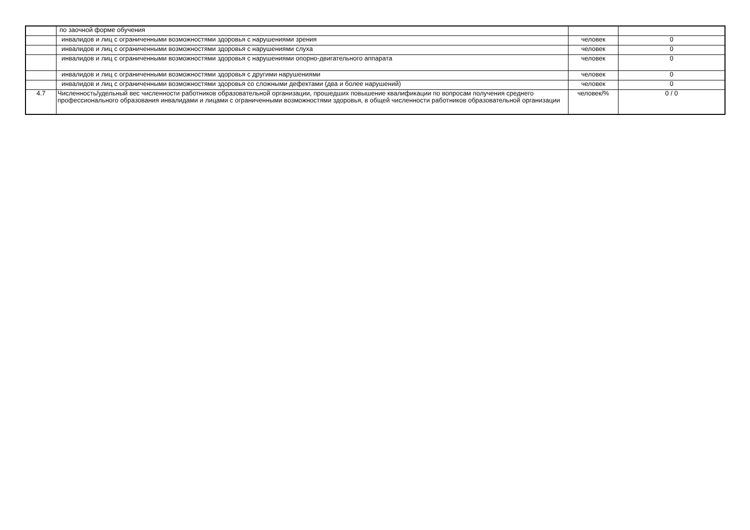| | по заочной форме обучения | | |
| | инвалидов и лиц с ограниченными возможностями здоровья с нарушениями зрения | человек | 0 |
| | инвалидов и лиц с ограниченными возможностями здоровья с нарушениями слуха | человек | 0 |
| | инвалидов и лиц с ограниченными возможностями здоровья с нарушениями опорно-двигательного аппарата | человек | 0 |
| | инвалидов и лиц с ограниченными возможностями здоровья с другими нарушениями | человек | 0 |
| | инвалидов и лиц с ограниченными возможностями здоровья со сложными дефектами (два и более нарушений) | человек | 0 |
| 4.7 | Численность/удельный вес численности работников образовательной организации, прошедших повышение квалификации по вопросам получения среднего профессионального образования инвалидами и лицами с ограниченными возможностями здоровья, в общей численности работников образовательной организации | человек/% | 0 / 0 |